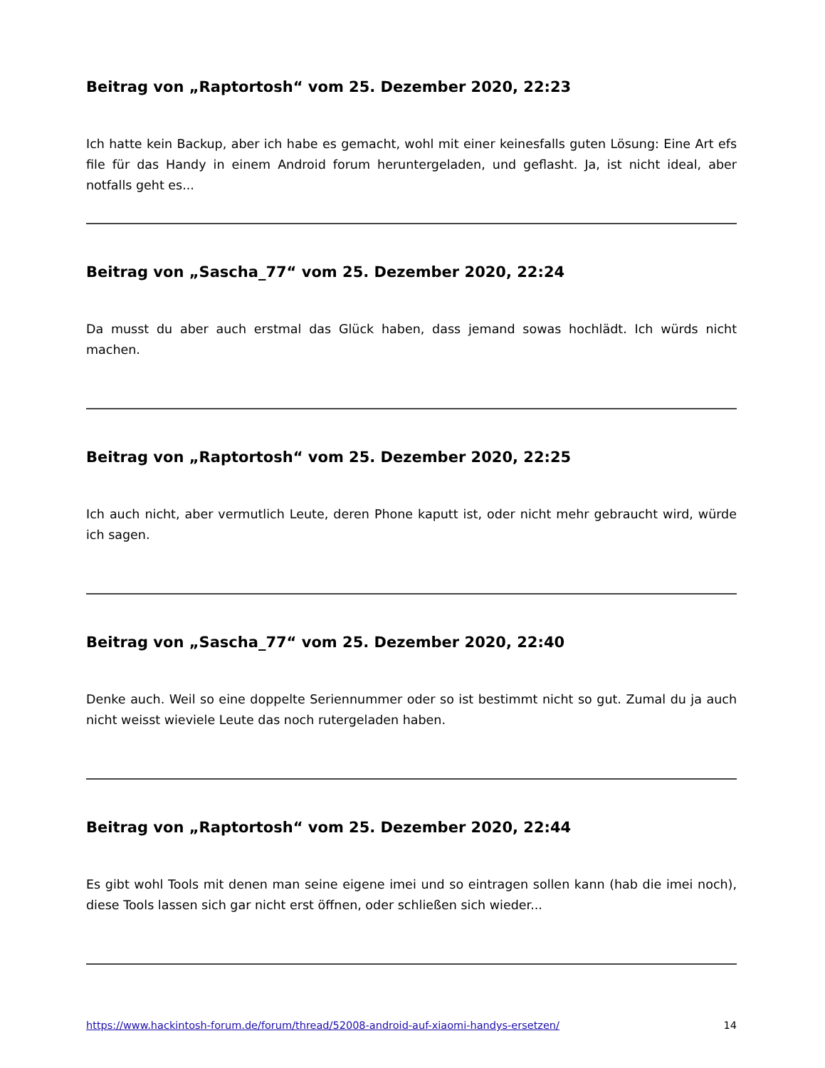Beitrag von „Raptortosh“ vom 25. Dezember 2020, 22:23
Ich hatte kein Backup, aber ich habe es gemacht, wohl mit einer keinesfalls guten Lösung: Eine Art efs file für das Handy in einem Android forum heruntergeladen, und geflasht. Ja, ist nicht ideal, aber notfalls geht es...
Beitrag von „Sascha_77“ vom 25. Dezember 2020, 22:24
Da musst du aber auch erstmal das Glück haben, dass jemand sowas hochlädt. Ich würds nicht machen.
Beitrag von „Raptortosh“ vom 25. Dezember 2020, 22:25
Ich auch nicht, aber vermutlich Leute, deren Phone kaputt ist, oder nicht mehr gebraucht wird, würde ich sagen.
Beitrag von „Sascha_77“ vom 25. Dezember 2020, 22:40
Denke auch. Weil so eine doppelte Seriennummer oder so ist bestimmt nicht so gut. Zumal du ja auch nicht weisst wieviele Leute das noch rutergeladen haben.
Beitrag von „Raptortosh“ vom 25. Dezember 2020, 22:44
Es gibt wohl Tools mit denen man seine eigene imei und so eintragen sollen kann (hab die imei noch), diese Tools lassen sich gar nicht erst öffnen, oder schließen sich wieder...
https://www.hackintosh-forum.de/forum/thread/52008-android-auf-xiaomi-handys-ersetzen/ 14